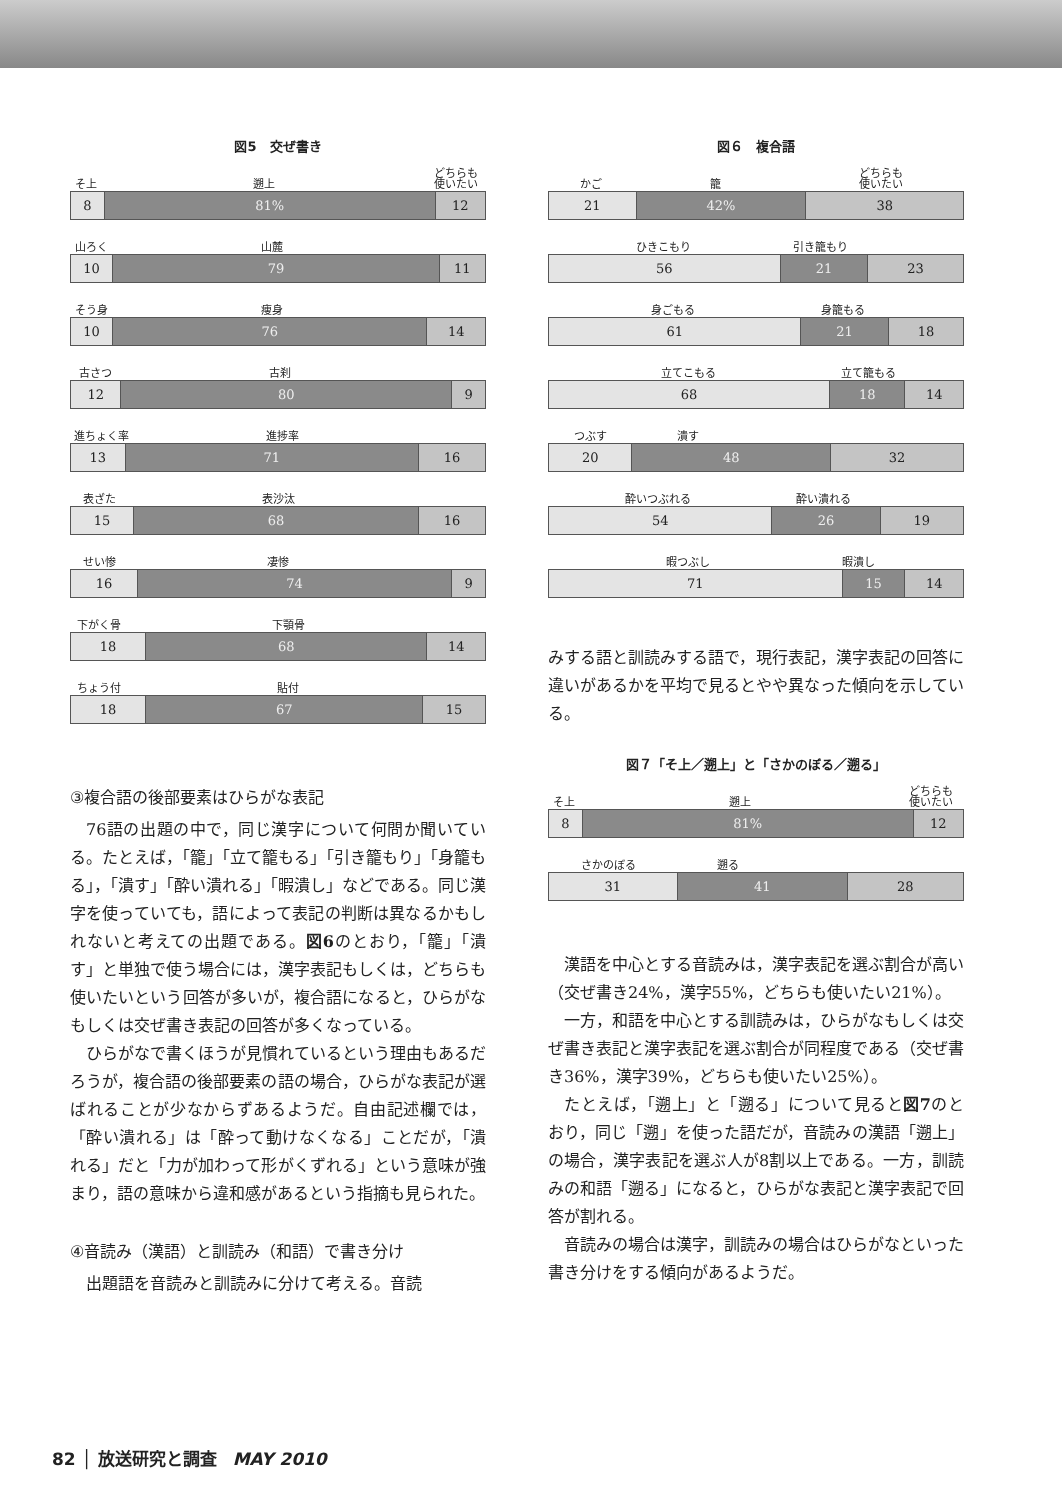図5　交ぜ書き
そ上 遡上 どちらも
使いたい
8 81% 12
山ろく 山麓
10 79 11
そう身 痩身
10 76 14
古さつ 古刹
12 80 9
進ちょく率 進捗率
13 71 16
表ざた 表沙汰
15 68 16
せい惨 凄惨
16 74 9
下がく骨 下顎骨
18 68 14
ちょう付 貼付
18 67 15
③複合語の後部要素はひらがな表記
76語の出題の中で，同じ漢字について何問か聞いている。たとえば，「籠」「立て籠もる」「引き籠もり」「身籠もる」，「潰す」「酔い潰れる」「暇潰し」などである。同じ漢字を使っていても，語によって表記の判断は異なるかもしれないと考えての出題である。図6のとおり，「籠」「潰す」と単独で使う場合には，漢字表記もしくは，どちらも使いたいという回答が多いが，複合語になると，ひらがなもしくは交ぜ書き表記の回答が多くなっている。
ひらがなで書くほうが見慣れているという理由もあるだろうが，複合語の後部要素の語の場合，ひらがな表記が選ばれることが少なからずあるようだ。自由記述欄では，「酔い潰れる」は「酔って動けなくなる」ことだが，「潰れる」だと「力が加わって形がくずれる」という意味が強まり，語の意味から違和感があるという指摘も見られた。
④音読み（漢語）と訓読み（和語）で書き分け
出題語を音読みと訓読みに分けて考える。音読
図６　複合語
かご 籠 どちらも
使いたい
21 42% 38
ひきこもり 引き籠もり
56 21 23
身ごもる 身籠もる
61 21 18
立てこもる 立て籠もる
68 18 14
つぶす 潰す
20 48 32
酔いつぶれる 酔い潰れる
54 26 19
暇つぶし 暇潰し
71 15 14
みする語と訓読みする語で，現行表記，漢字表記の回答に違いがあるかを平均で見るとやや異なった傾向を示している。
図７「そ上／遡上」と「さかのぼる／遡る」
そ上 遡上 どちらも
使いたい
8 81% 12
さかのぼる 遡る
31 41 28
漢語を中心とする音読みは，漢字表記を選ぶ割合が高い（交ぜ書き24%，漢字55%，どちらも使いたい21%）。
一方，和語を中心とする訓読みは，ひらがなもしくは交ぜ書き表記と漢字表記を選ぶ割合が同程度である（交ぜ書き36%，漢字39%，どちらも使いたい25%）。
たとえば，「遡上」と「遡る」について見ると図7のとおり，同じ「遡」を使った語だが，音読みの漢語「遡上」の場合，漢字表記を選ぶ人が8割以上である。一方，訓読みの和語「遡る」になると，ひらがな表記と漢字表記で回答が割れる。
音読みの場合は漢字，訓読みの場合はひらがなといった書き分けをする傾向があるようだ。
82 │ 放送研究と調査 MAY 2010